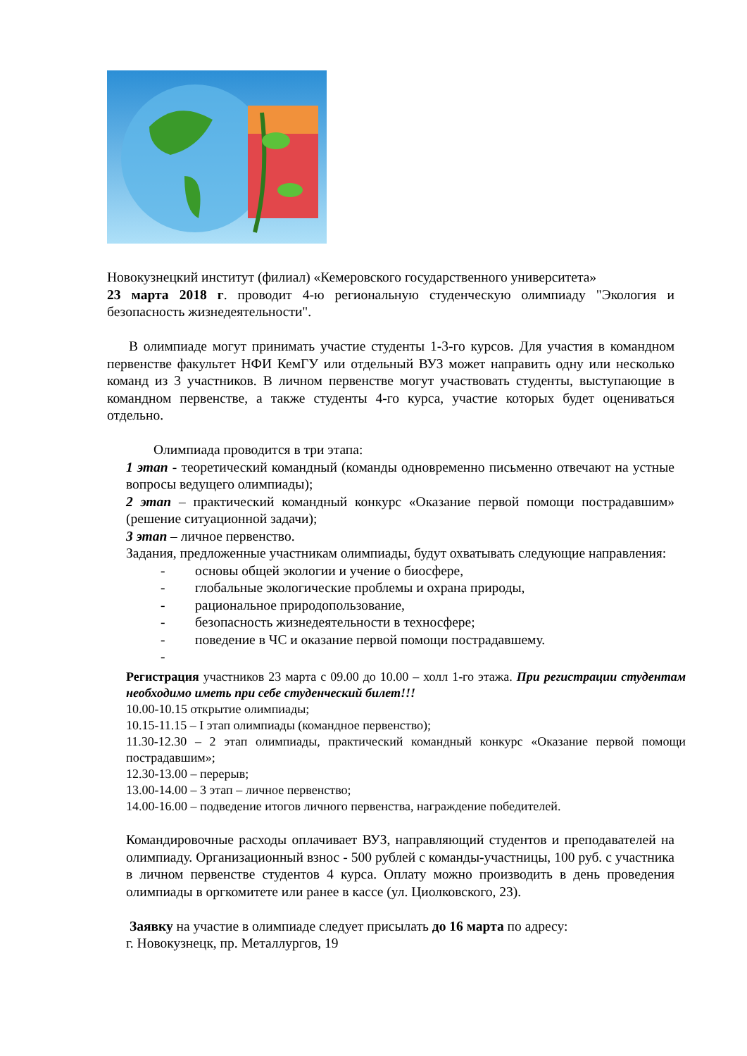Новокузнецкий институт (филиал) «Кемеровского государственного университета»
23 марта 2018 г. проводит 4-ю региональную студенческую олимпиаду "Экология и безопасность жизнедеятельности".
В олимпиаде могут принимать участие студенты 1-3-го курсов. Для участия в командном первенстве факультет НФИ КемГУ или отдельный ВУЗ может направить одну или несколько команд из 3 участников. В личном первенстве могут участвовать студенты, выступающие в командном первенстве, а также студенты 4-го курса, участие которых будет оцениваться отдельно.
Олимпиада проводится в три этапа:
1 этап - теоретический командный (команды одновременно письменно отвечают на устные вопросы ведущего олимпиады);
2 этап – практический командный конкурс «Оказание первой помощи пострадавшим» (решение ситуационной задачи);
3 этап – личное первенство.
Задания, предложенные участникам олимпиады, будут охватывать следующие направления:
- основы общей экологии и учение о биосфере,
- глобальные экологические проблемы и охрана природы,
- рациональное природопользование,
- безопасность жизнедеятельности в техносфере;
- поведение в ЧС и оказание первой помощи пострадавшему.
-
Регистрация участников 23 марта с 09.00 до 10.00 – холл 1-го этажа. При регистрации студентам необходимо иметь при себе студенческий билет!!!
10.00-10.15 открытие олимпиады;
10.15-11.15 – I этап олимпиады (командное первенство);
11.30-12.30 – 2 этап олимпиады, практический командный конкурс «Оказание первой помощи пострадавшим»;
12.30-13.00 – перерыв;
13.00-14.00 – 3 этап – личное первенство;
14.00-16.00 – подведение итогов личного первенства, награждение победителей.
Командировочные расходы оплачивает ВУЗ, направляющий студентов и преподавателей на олимпиаду. Организационный взнос - 500 рублей с команды-участницы, 100 руб. с участника в личном первенстве студентов 4 курса. Оплату можно производить в день проведения олимпиады в оргкомитете или ранее в кассе (ул. Циолковского, 23).
Заявку на участие в олимпиаде следует присылать до 16 марта по адресу:
г. Новокузнецк, пр. Металлургов, 19